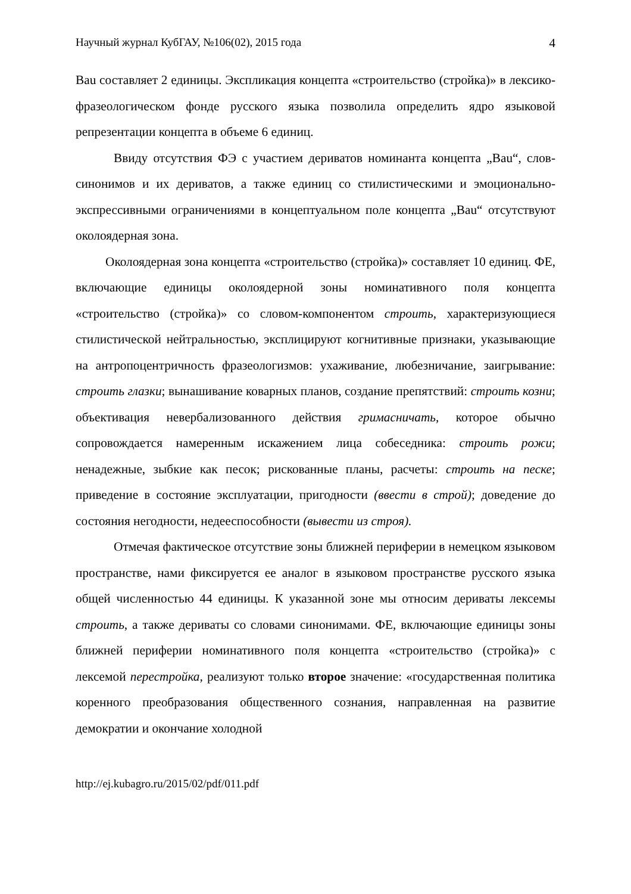Научный журнал КубГАУ, №106(02), 2015 года 4
Bau составляет 2 единицы. Экспликация концепта «строительство (стройка)» в лексико-фразеологическом фонде русского языка позволила определить ядро языковой репрезентации концепта в объеме 6 единиц.
Ввиду отсутствия ФЭ с участием дериватов номинанта концепта „Bau“, слов-синонимов и их дериватов, а также единиц со стилистическими и эмоционально-экспрессивными ограничениями в концептуальном поле концепта „Bau“ отсутствуют околоядерная зона.
Околоядерная зона концепта «строительство (стройка)» составляет 10 единиц. ФЕ, включающие единицы околоядерной зоны номинативного поля концепта «строительство (стройка)» со словом-компонентом строить, характеризующиеся стилистической нейтральностью, эксплицируют когнитивные признаки, указывающие на антропоцентричность фразеологизмов: ухаживание, любезничание, заигрывание: строить глазки; вынашивание коварных планов, создание препятствий: строить козни; объективация невербализованного действия гримасничать, которое обычно сопровождается намеренным искажением лица собеседника: строить рожи; ненадежные, зыбкие как песок; рискованные планы, расчеты: строить на песке; приведение в состояние эксплуатации, пригодности (ввести в строй); доведение до состояния негодности, недееспособности (вывести из строя).
Отмечая фактическое отсутствие зоны ближней периферии в немецком языковом пространстве, нами фиксируется ее аналог в языковом пространстве русского языка общей численностью 44 единицы. К указанной зоне мы относим дериваты лексемы строить, а также дериваты со словами синонимами. ФЕ, включающие единицы зоны ближней периферии номинативного поля концепта «строительство (стройка)» с лексемой перестройка, реализуют только второе значение: «государственная политика коренного преобразования общественного сознания, направленная на развитие демократии и окончание холодной
http://ej.kubagro.ru/2015/02/pdf/011.pdf